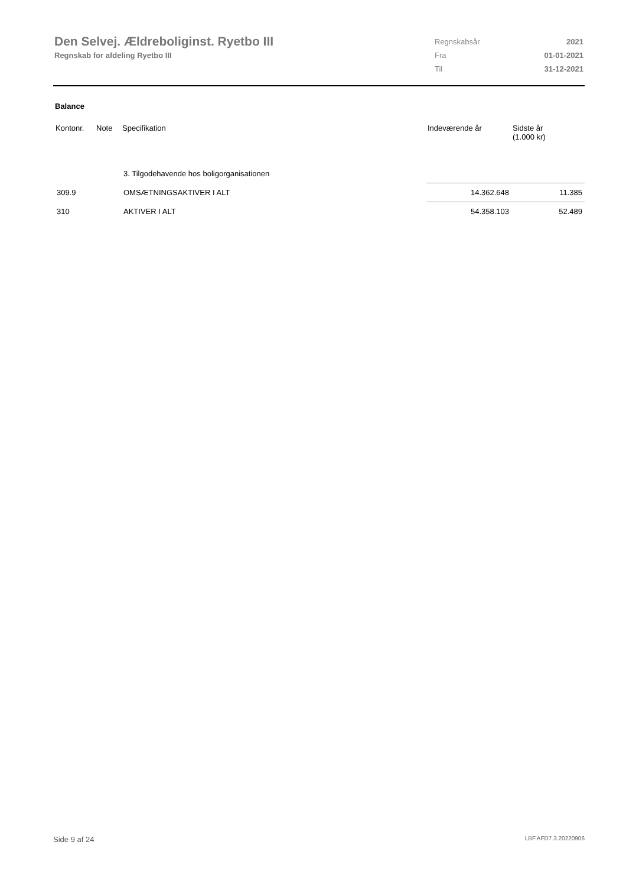Den Selvej. Ældreboliginst. Ryetbo III
Regnskab for afdeling Ryetbo III
| Regnskabsår | 2021 |
| Fra | 01-01-2021 |
| Til | 31-12-2021 |
Balance
| Kontonr. | Note | Specifikation | Indeværende år | Sidste år (1.000 kr) |
| --- | --- | --- | --- | --- |
| | | 3. Tilgodehavende hos boligorganisationen | | |
| 309.9 | | OMSÆTNINGSAKTIVER I ALT | 14.362.648 | 11.385 |
| 310 | | AKTIVER I ALT | 54.358.103 | 52.489 |
Side 9 af 24 LBF.AFD7.3.20220906